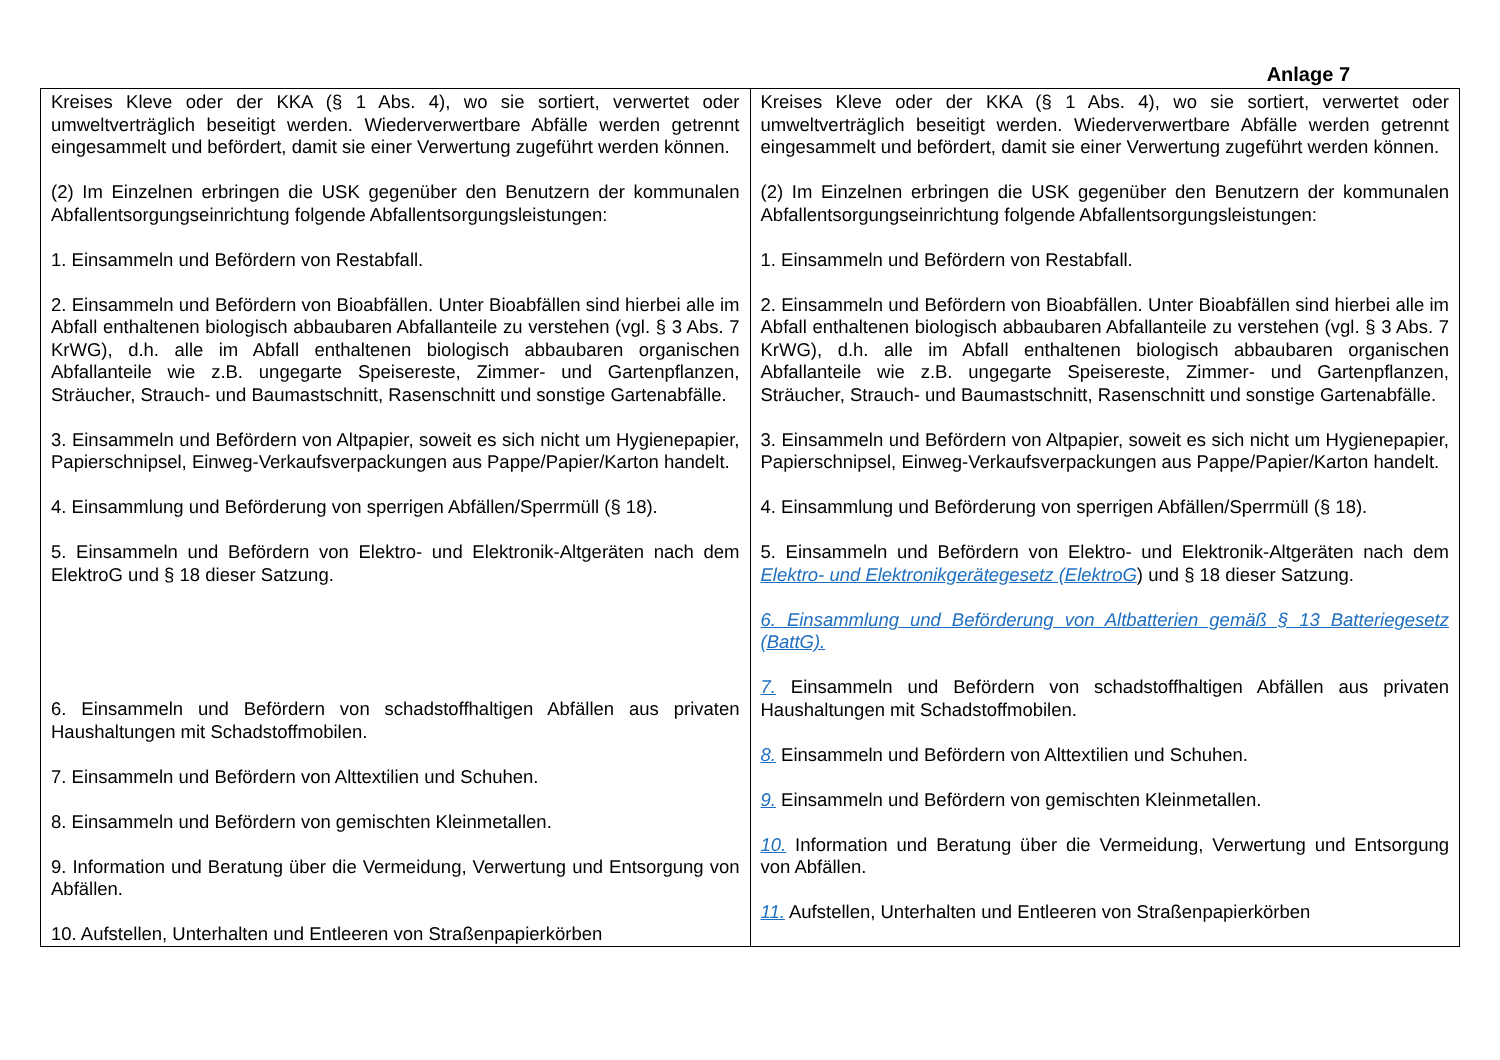Anlage 7
| Kreises Kleve oder der KKA (§ 1 Abs. 4), wo sie sortiert, verwertet oder umweltverträglich beseitigt werden. Wiederverwertbare Abfälle werden getrennt eingesammelt und befördert, damit sie einer Verwertung zugeführt werden können. (2) Im Einzelnen erbringen die USK gegenüber den Benutzern der kommunalen Abfallentsorgungseinrichtung folgende Abfallentsorgungsleistungen: 1. Einsammeln und Befördern von Restabfall. 2. Einsammeln und Befördern von Bioabfällen. Unter Bioabfällen sind hierbei alle im Abfall enthaltenen biologisch abbaubaren Abfallanteile zu verstehen (vgl. § 3 Abs. 7 KrWG), d.h. alle im Abfall enthaltenen biologisch abbaubaren organischen Abfallanteile wie z.B. ungegarte Speisereste, Zimmer- und Gartenpflanzen, Sträucher, Strauch- und Baumastschnitt, Rasenschnitt und sonstige Gartenabfälle. 3. Einsammeln und Befördern von Altpapier, soweit es sich nicht um Hygienepapier, Papierschnipsel, Einweg-Verkaufsverpackungen aus Pappe/Papier/Karton handelt. 4. Einsammlung und Beförderung von sperrigen Abfällen/Sperrmüll (§ 18). 5. Einsammeln und Befördern von Elektro- und Elektronik-Altgeräten nach dem ElektroG und § 18 dieser Satzung. 6. Einsammeln und Befördern von schadstoffhaltigen Abfällen aus privaten Haushaltungen mit Schadstoffmobilen. 7. Einsammeln und Befördern von Alttextilien und Schuhen. 8. Einsammeln und Befördern von gemischten Kleinmetallen. 9. Information und Beratung über die Vermeidung, Verwertung und Entsorgung von Abfällen. 10. Aufstellen, Unterhalten und Entleeren von Straßenpapierkörben | Kreises Kleve oder der KKA (§ 1 Abs. 4), wo sie sortiert, verwertet oder umweltverträglich beseitigt werden. Wiederverwertbare Abfälle werden getrennt eingesammelt und befördert, damit sie einer Verwertung zugeführt werden können. (2) Im Einzelnen erbringen die USK gegenüber den Benutzern der kommunalen Abfallentsorgungseinrichtung folgende Abfallentsorgungsleistungen: 1. Einsammeln und Befördern von Restabfall. 2. Einsammeln und Befördern von Bioabfällen. Unter Bioabfällen sind hierbei alle im Abfall enthaltenen biologisch abbaubaren Abfallanteile zu verstehen (vgl. § 3 Abs. 7 KrWG), d.h. alle im Abfall enthaltenen biologisch abbaubaren organischen Abfallanteile wie z.B. ungegarte Speisereste, Zimmer- und Gartenpflanzen, Sträucher, Strauch- und Baumastschnitt, Rasenschnitt und sonstige Gartenabfälle. 3. Einsammeln und Befördern von Altpapier, soweit es sich nicht um Hygienepapier, Papierschnipsel, Einweg-Verkaufsverpackungen aus Pappe/Papier/Karton handelt. 4. Einsammlung und Beförderung von sperrigen Abfällen/Sperrmüll (§ 18). 5. Einsammeln und Befördern von Elektro- und Elektronik-Altgeräten nach dem Elektro- und Elektronikgerätegesetz (ElektroG ) und § 18 dieser Satzung. 6. Einsammlung und Beförderung von Altbatterien gemäß § 13 Batteriegesetz (BattG). 7. Einsammeln und Befördern von schadstoffhaltigen Abfällen aus privaten Haushaltungen mit Schadstoffmobilen. 8. Einsammeln und Befördern von Alttextilien und Schuhen. 9. Einsammeln und Befördern von gemischten Kleinmetallen. 10. Information und Beratung über die Vermeidung, Verwertung und Entsorgung von Abfällen. 11. Aufstellen, Unterhalten und Entleeren von Straßenpapierkörben |